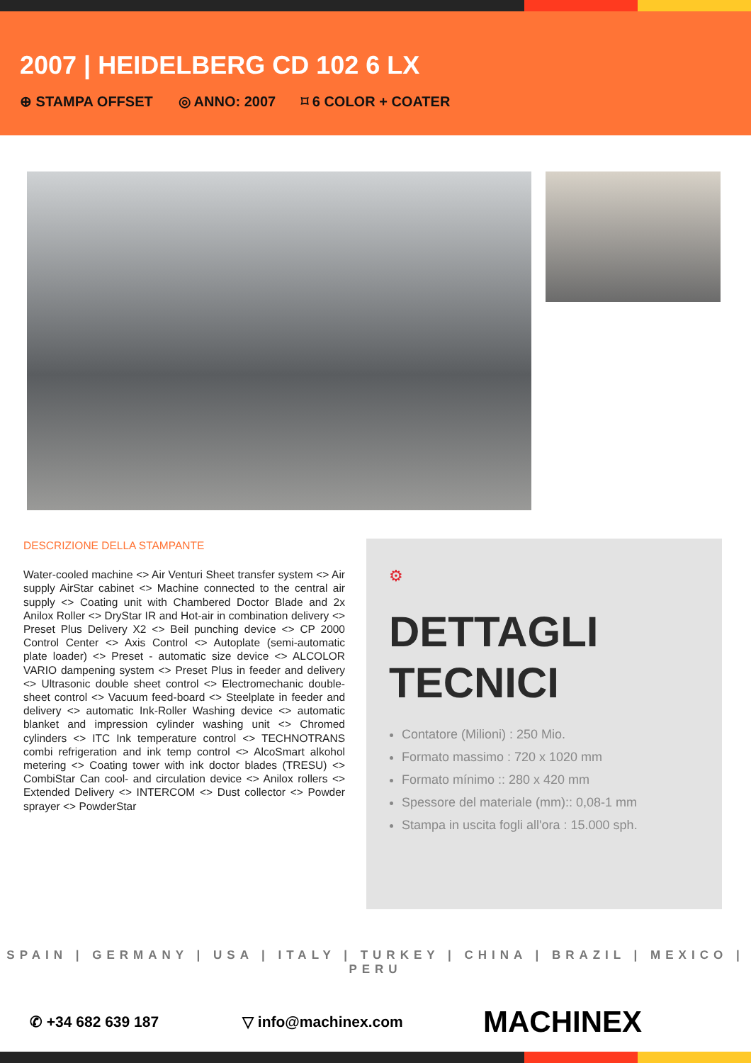2007 | HEIDELBERG CD 102 6 LX
⊕ STAMPA OFFSET ◎ ANNO: 2007 ⌑ 6 COLOR + COATER
DESCRIZIONE DELLA STAMPANTE
Water-cooled machine <> Air Venturi Sheet transfer system <> Air supply AirStar cabinet <> Machine connected to the central air supply <> Coating unit with Chambered Doctor Blade and 2x Anilox Roller <> DryStar IR and Hot-air in combination delivery <> Preset Plus Delivery X2 <> Beil punching device <> CP 2000 Control Center <> Axis Control <> Autoplate (semi-automatic plate loader) <> Preset - automatic size device <> ALCOLOR VARIO dampening system <> Preset Plus in feeder and delivery <> Ultrasonic double sheet control <> Electromechanic double-sheet control <> Vacuum feed-board <> Steelplate in feeder and delivery <> automatic Ink-Roller Washing device <> automatic blanket and impression cylinder washing unit <> Chromed cylinders <> ITC Ink temperature control <> TECHNOTRANS combi refrigeration and ink temp control <> AlcoSmart alkohol metering <> Coating tower with ink doctor blades (TRESU) <> CombiStar Can cool- and circulation device <> Anilox rollers <> Extended Delivery <> INTERCOM <> Dust collector <> Powder sprayer <> PowderStar
⚙
DETTAGLI TECNICI
Contatore (Milioni) : 250 Mio.
Formato massimo : 720 x 1020 mm
Formato mínimo :: 280 x 420 mm
Spessore del materiale (mm):: 0,08-1 mm
Stampa in uscita fogli all'ora : 15.000 sph.
SPAIN | GERMANY | USA | ITALY | TURKEY | CHINA | BRAZIL | MEXICO | PERU
✆ +34 682 639 187 ▽ info@machinex.com MACHINEX